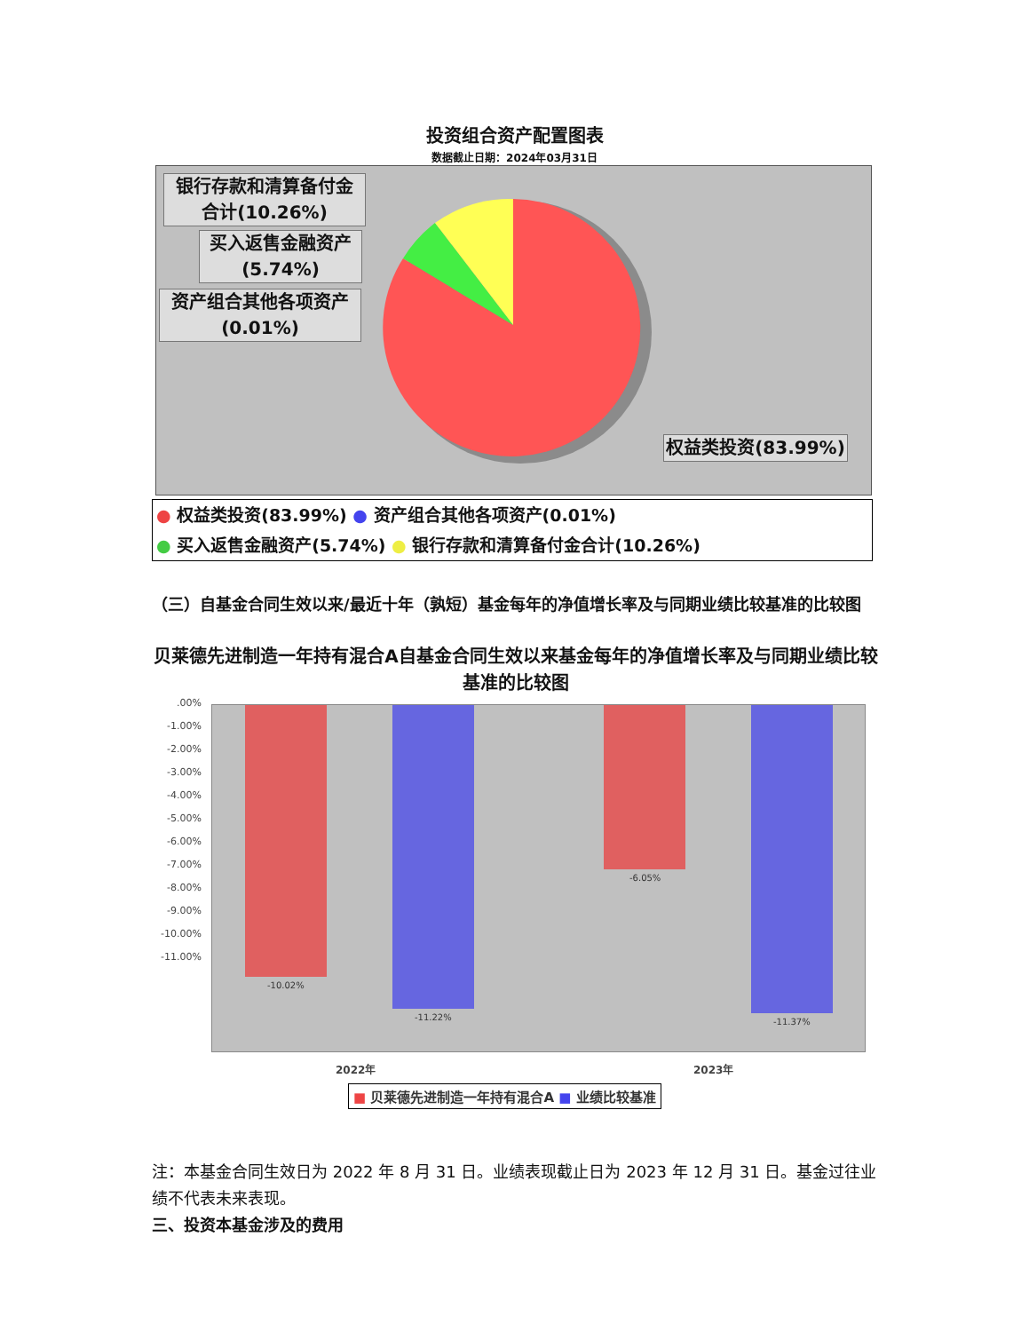投资组合资产配置图表
数据截止日期：2024年03月31日
银行存款和清算备付金
合计(10.26%)
买入返售金融资产
(5.74%)
资产组合其他各项资产
(0.01%)
权益类投资(83.99%)
● 权益类投资(83.99%) ● 资产组合其他各项资产(0.01%)
● 买入返售金融资产(5.74%) ● 银行存款和清算备付金合计(10.26%)
（三）自基金合同生效以来/最近十年（孰短）基金每年的净值增长率及与同期业绩比较基准的比较图
贝莱德先进制造一年持有混合A自基金合同生效以来基金每年的净值增长率及与同期业绩比较基准的比较图
.00%
-1.00%
-2.00%
-3.00%
-4.00%
-5.00%
-6.00%
-7.00%
-8.00%
-9.00%
-10.00%
-11.00%
-10.02%
-11.22%
-6.05%
-11.37%
2022年 2023年
■ 贝莱德先进制造一年持有混合A ■ 业绩比较基准
注：本基金合同生效日为 2022 年 8 月 31 日。业绩表现截止日为 2023 年 12 月 31 日。基金过往业绩不代表未来表现。
三、投资本基金涉及的费用